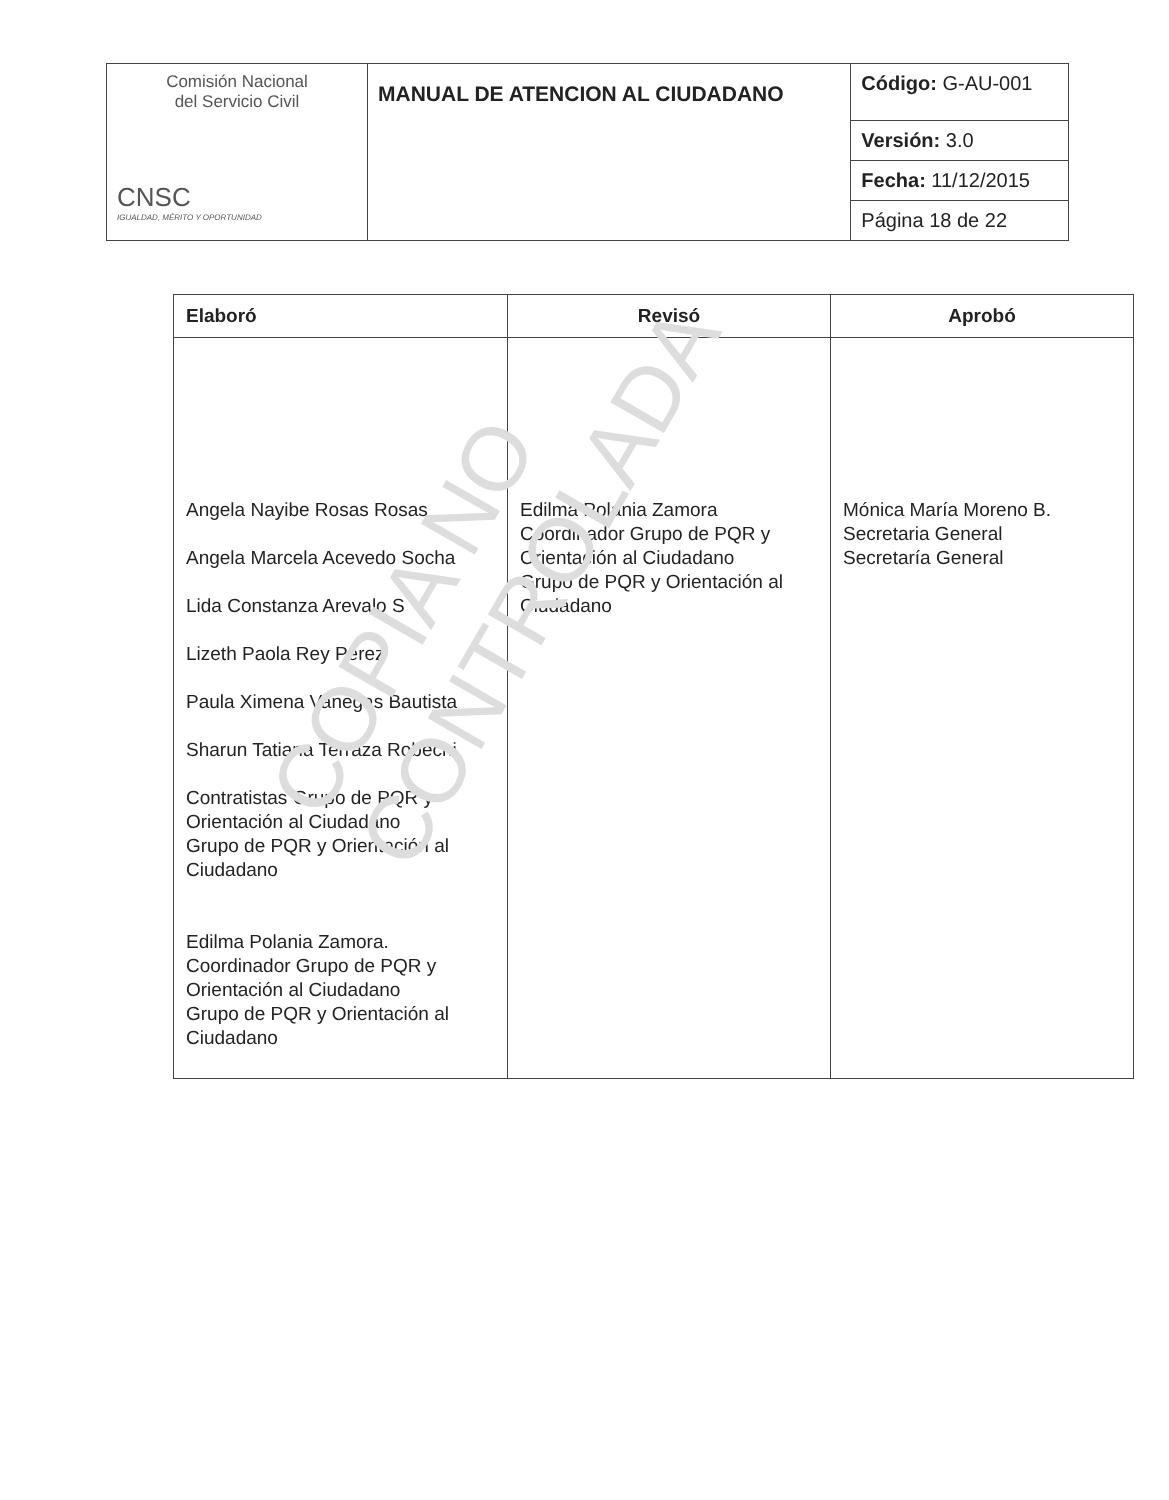| Comisión Nacional del Servicio Civil CNSC IGUALDAD, MÉRITO Y OPORTUNIDAD | MANUAL DE ATENCION AL CIUDADANO | Código: G-AU-001 |
| | | Versión: 3.0 |
| | | Fecha: 11/12/2015 |
| | | Página 18 de 22 |
| Elaboró | Revisó | Aprobó |
| --- | --- | --- |
| Angela Nayibe Rosas Rosas Angela Marcela Acevedo Socha Lida Constanza Arevalo S Lizeth Paola Rey Perez Paula Ximena Vanegas Bautista Sharun Tatiana Terraza Robechi Contratistas Grupo de PQR y Orientación al Ciudadano Grupo de PQR y Orientación al Ciudadano Edilma Polania Zamora. Coordinador Grupo de PQR y Orientación al Ciudadano Grupo de PQR y Orientación al Ciudadano | Edilma Polania Zamora Coordinador Grupo de PQR y Orientación al Ciudadano Grupo de PQR y Orientación al Ciudadano | Mónica María Moreno B. Secretaria General Secretaría General |
COPIA NO CONTROLADA